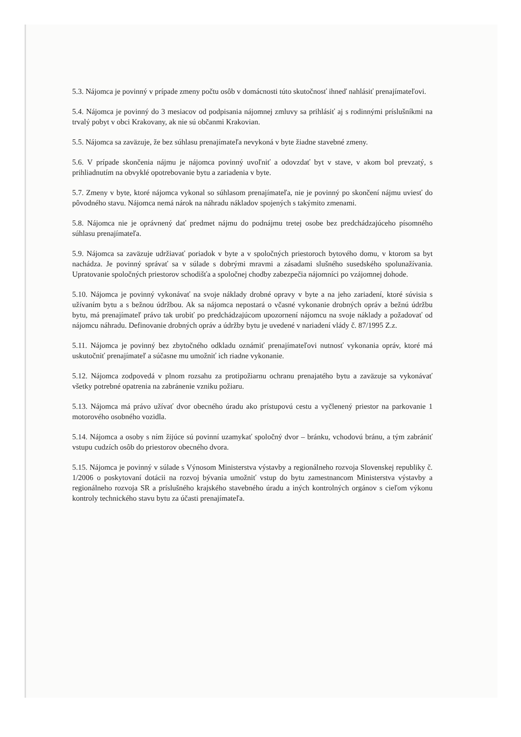5.3. Nájomca je povinný v prípade zmeny počtu osôb v domácnosti túto skutočnosť ihneď nahlásiť prenajímateľovi.
5.4. Nájomca je povinný do 3 mesiacov od podpisania nájomnej zmluvy sa prihlásiť aj s rodinnými príslušníkmi na trvalý pobyt v obci Krakovany, ak nie sú občanmi Krakovian.
5.5. Nájomca sa zaväzuje, že bez súhlasu prenajímateľa nevykoná v byte žiadne stavebné zmeny.
5.6. V prípade skončenia nájmu je nájomca povinný uvoľniť a odovzdať byt v stave, v akom bol prevzatý, s prihliadnutím na obvyklé opotrebovanie bytu a zariadenia v byte.
5.7. Zmeny v byte, ktoré nájomca vykonal so súhlasom prenajímateľa, nie je povinný po skončení nájmu uviesť do pôvodného stavu. Nájomca nemá nárok na náhradu nákladov spojených s takýmito zmenami.
5.8. Nájomca nie je oprávnený dať predmet nájmu do podnájmu tretej osobe bez predchádzajúceho písomného súhlasu prenajímateľa.
5.9. Nájomca sa zaväzuje udržiavať poriadok v byte a v spoločných priestoroch bytového domu, v ktorom sa byt nachádza. Je povinný správať sa v súlade s dobrými mravmi a zásadami slušného susedského spolunažívania. Upratovanie spoločných priestorov schodišťa a spoločnej chodby zabezpečia nájomníci po vzájomnej dohode.
5.10. Nájomca je povinný vykonávať na svoje náklady drobné opravy v byte a na jeho zariadení, ktoré súvisia s užívaním bytu a s bežnou údržbou. Ak sa nájomca nepostará o včasné vykonanie drobných opráv a bežnú údržbu bytu, má prenajímateľ právo tak urobiť po predchádzajúcom upozornení nájomcu na svoje náklady a požadovať od nájomcu náhradu. Definovanie drobných opráv a údržby bytu je uvedené v nariadení vlády č. 87/1995 Z.z.
5.11. Nájomca je povinný bez zbytočného odkladu oznámiť prenajímateľovi nutnosť vykonania opráv, ktoré má uskutočniť prenajímateľ a súčasne mu umožniť ich riadne vykonanie.
5.12. Nájomca zodpovedá v plnom rozsahu za protipožiarnu ochranu prenajatého bytu a zaväzuje sa vykonávať všetky potrebné opatrenia na zabránenie vzniku požiaru.
5.13. Nájomca má právo užívať dvor obecného úradu ako prístupovú cestu a vyčlenený priestor na parkovanie 1 motorového osobného vozidla.
5.14. Nájomca a osoby s ním žijúce sú povinní uzamykať spoločný dvor – bránku, vchodovú bránu, a tým zabrániť vstupu cudzích osôb do priestorov obecného dvora.
5.15. Nájomca je povinný v súlade s Výnosom Ministerstva výstavby a regionálneho rozvoja Slovenskej republiky č. 1/2006 o poskytovaní dotácii na rozvoj bývania umožniť vstup do bytu zamestnancom Ministerstva výstavby a regionálneho rozvoja SR a príslušného krajského stavebného úradu a iných kontrolných orgánov s cieľom výkonu kontroly technického stavu bytu za účasti prenajímateľa.